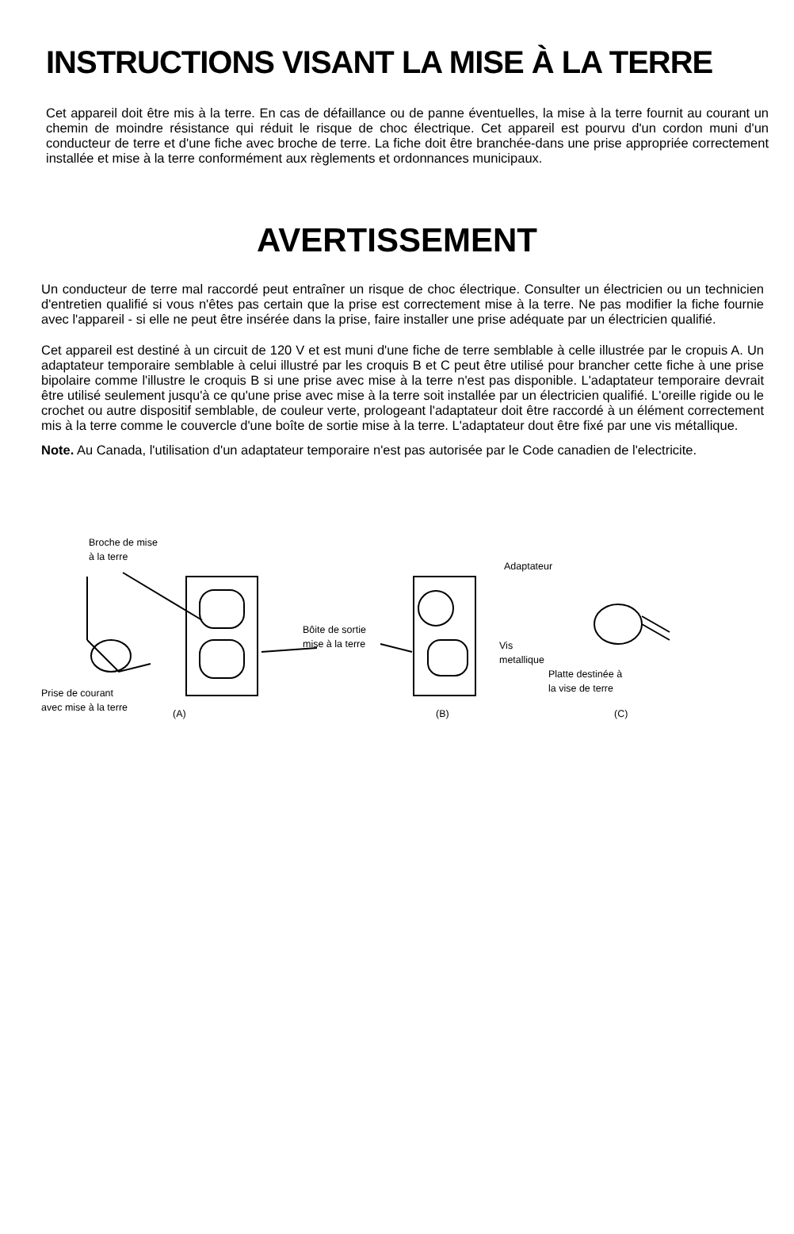INSTRUCTIONS VISANT LA MISE À LA TERRE
Cet appareil doit être mis à la terre. En cas de défaillance ou de panne éventuelles, la mise à la terre fournit au courant un chemin de moindre résistance qui réduit le risque de choc électrique. Cet appareil est pourvu d'un cordon muni d'un conducteur de terre et d'une fiche avec broche de terre. La fiche doit être branchée-dans une prise appropriée correctement installée et mise à la terre conformément aux règlements et ordonnances municipaux.
AVERTISSEMENT
Un conducteur de terre mal raccordé peut entraîner un risque de choc électrique. Consulter un électricien ou un technicien d'entretien qualifié si vous n'êtes pas certain que la prise est correctement mise à la terre. Ne pas modifier la fiche fournie avec l'appareil - si elle ne peut être insérée dans la prise, faire installer une prise adéquate par un électricien qualifié.
Cet appareil est destiné à un circuit de 120 V et est muni d'une fiche de terre semblable à celle illustrée par le cropuis A. Un adaptateur temporaire semblable à celui illustré par les croquis B et C peut être utilisé pour brancher cette fiche à une prise bipolaire comme l'illustre le croquis B si une prise avec mise à la terre n'est pas disponible. L'adaptateur temporaire devrait être utilisé seulement jusqu'à ce qu'une prise avec mise à la terre soit installée par un électricien qualifié. L'oreille rigide ou le crochet ou autre dispositif semblable, de couleur verte, prologeant l'adaptateur doit être raccordé à un élément correctement mis à la terre comme le couvercle d'une boîte de sortie mise à la terre. L'adaptateur dout être fixé par une vis métallique.
Note. Au Canada, l'utilisation d'un adaptateur temporaire n'est pas autorisée par le Code canadien de l'electricite.
Broche de mise
à la terre
Adaptateur
Bôite de sortie
mise à la terre
Vis
metallique
Platte destinée à
la vise de terre
Prise de courant
avec mise à la terre
(A) (B) (C)